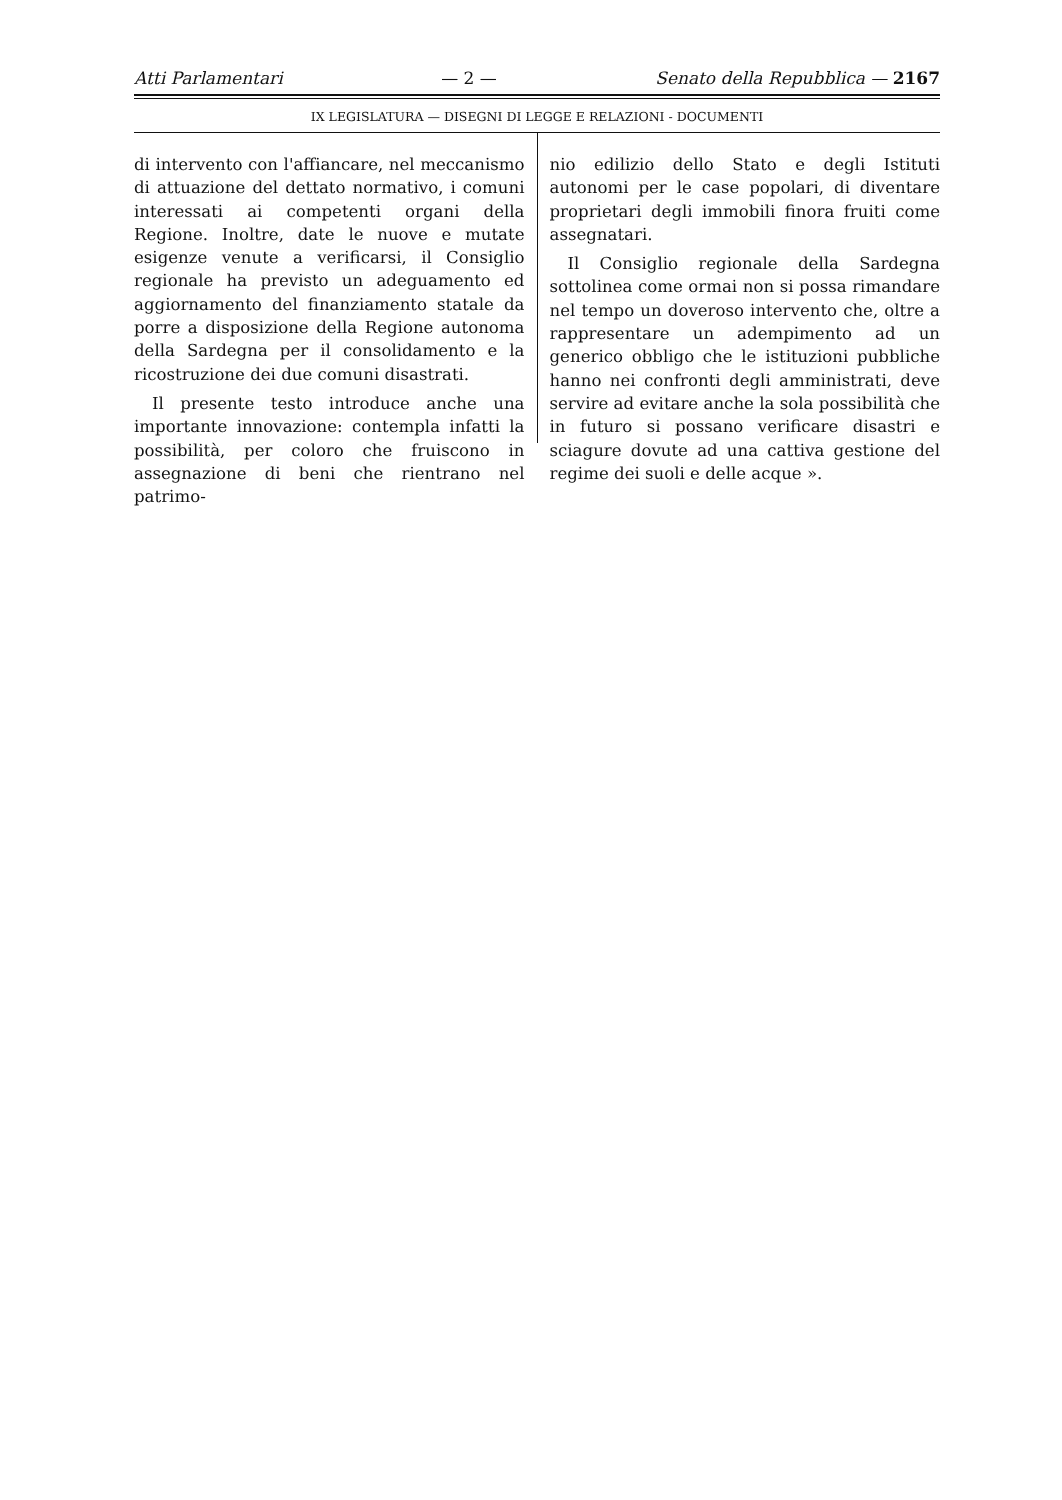Atti Parlamentari — 2 — Senato della Repubblica — 2167
IX LEGISLATURA — DISEGNI DI LEGGE E RELAZIONI - DOCUMENTI
di intervento con l'affiancare, nel meccanismo di attuazione del dettato normativo, i comuni interessati ai competenti organi della Regione. Inoltre, date le nuove e mutate esigenze venute a verificarsi, il Consiglio regionale ha previsto un adeguamento ed aggiornamento del finanziamento statale da porre a disposizione della Regione autonoma della Sardegna per il consolidamento e la ricostruzione dei due comuni disastrati.
Il presente testo introduce anche una importante innovazione: contempla infatti la possibilità, per coloro che fruiscono in assegnazione di beni che rientrano nel patrimo-
nio edilizio dello Stato e degli Istituti autonomi per le case popolari, di diventare proprietari degli immobili finora fruiti come assegnatari.
Il Consiglio regionale della Sardegna sottolinea come ormai non si possa rimandare nel tempo un doveroso intervento che, oltre a rappresentare un adempimento ad un generico obbligo che le istituzioni pubbliche hanno nei confronti degli amministrati, deve servire ad evitare anche la sola possibilità che in futuro si possano verificare disastri e sciagure dovute ad una cattiva gestione del regime dei suoli e delle acque ».